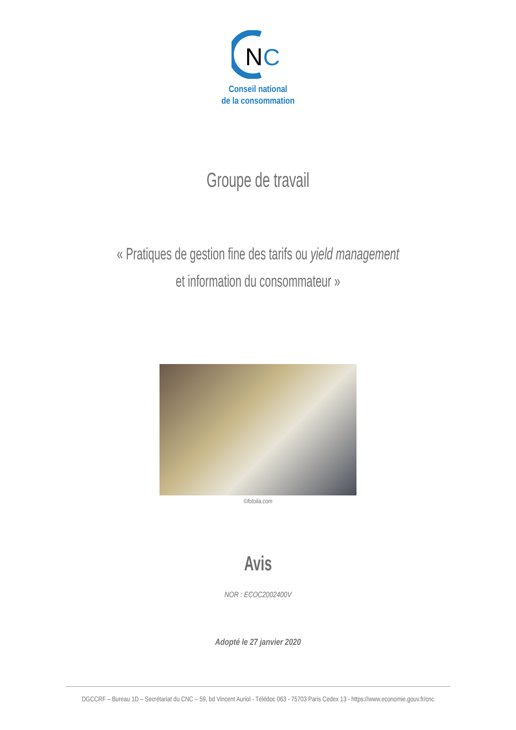N
C
Conseil national
de la consommation
Groupe de travail
« Pratiques de gestion fine des tarifs ou yield management
et information du consommateur »
©fotolia.com
Avis
NOR : ECOC2002400V
Adopté le 27 janvier 2020
DGCCRF – Bureau 1D – Secrétariat du CNC – 59, bd Vincent Auriol - Télédoc 063 - 75703 Paris Cedex 13 - https://www.economie.gouv.fr/cnc